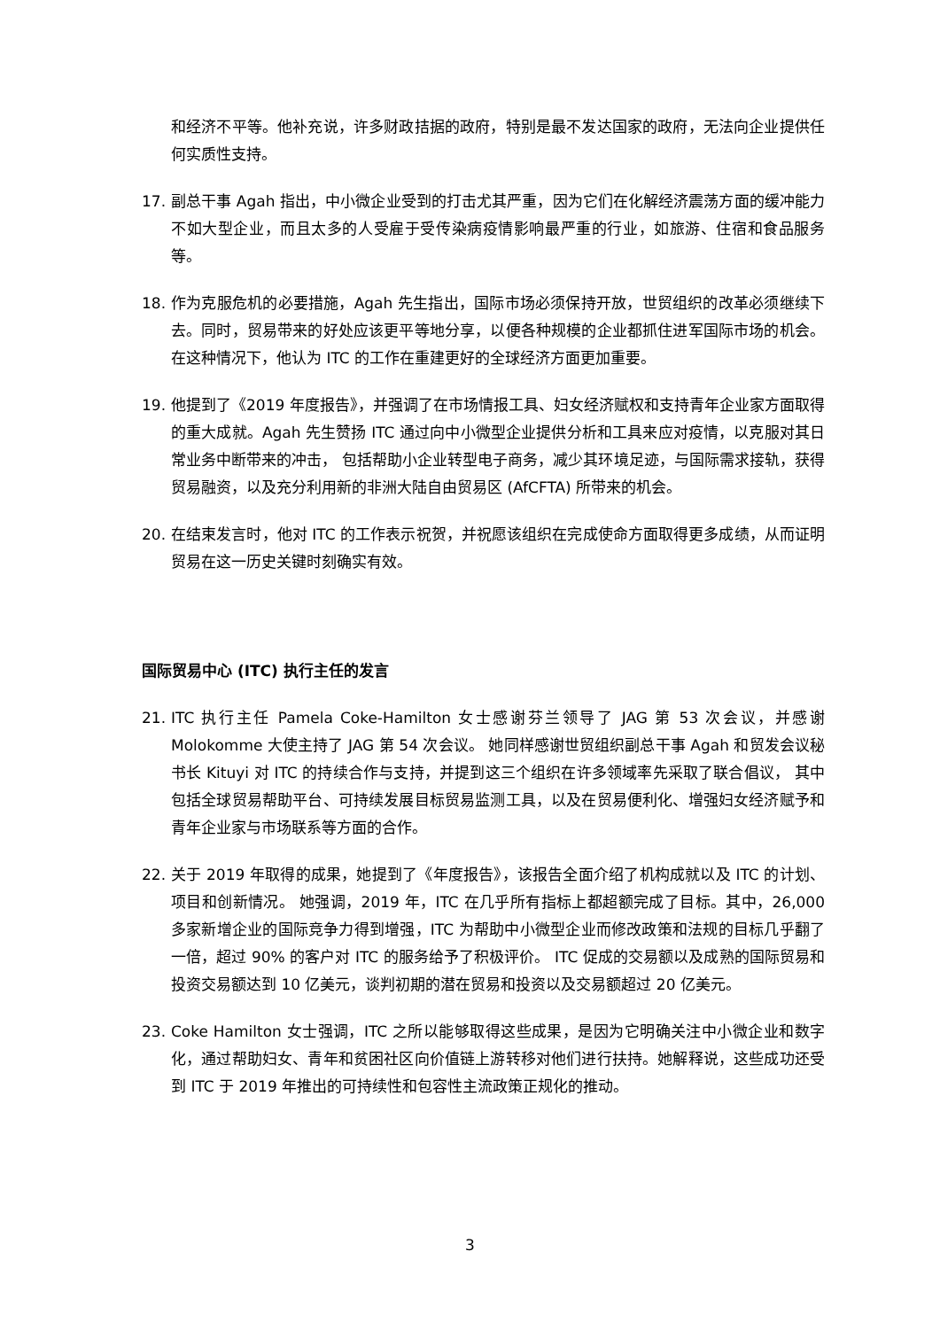和经济不平等。他补充说，许多财政拮据的政府，特别是最不发达国家的政府，无法向企业提供任何实质性支持。
17. 副总干事 Agah 指出，中小微企业受到的打击尤其严重，因为它们在化解经济震荡方面的缓冲能力不如大型企业，而且太多的人受雇于受传染病疫情影响最严重的行业，如旅游、住宿和食品服务等。
18. 作为克服危机的必要措施，Agah 先生指出，国际市场必须保持开放，世贸组织的改革必须继续下去。同时，贸易带来的好处应该更平等地分享，以便各种规模的企业都抓住进军国际市场的机会。在这种情况下，他认为 ITC 的工作在重建更好的全球经济方面更加重要。
19. 他提到了《2019 年度报告》，并强调了在市场情报工具、妇女经济赋权和支持青年企业家方面取得的重大成就。Agah 先生赞扬 ITC 通过向中小微型企业提供分析和工具来应对疫情，以克服对其日常业务中断带来的冲击， 包括帮助小企业转型电子商务，减少其环境足迹，与国际需求接轨，获得贸易融资，以及充分利用新的非洲大陆自由贸易区 (AfCFTA) 所带来的机会。
20. 在结束发言时，他对 ITC 的工作表示祝贺，并祝愿该组织在完成使命方面取得更多成绩，从而证明贸易在这一历史关键时刻确实有效。
国际贸易中心 (ITC) 执行主任的发言
21. ITC 执行主任 Pamela Coke-Hamilton 女士感谢芬兰领导了 JAG 第 53 次会议，并感谢 Molokomme 大使主持了 JAG 第 54 次会议。 她同样感谢世贸组织副总干事 Agah 和贸发会议秘书长 Kituyi 对 ITC 的持续合作与支持，并提到这三个组织在许多领域率先采取了联合倡议， 其中包括全球贸易帮助平台、可持续发展目标贸易监测工具，以及在贸易便利化、增强妇女经济赋予和青年企业家与市场联系等方面的合作。
22. 关于 2019 年取得的成果，她提到了《年度报告》，该报告全面介绍了机构成就以及 ITC 的计划、项目和创新情况。 她强调，2019 年，ITC 在几乎所有指标上都超额完成了目标。其中，26,000 多家新增企业的国际竞争力得到增强，ITC 为帮助中小微型企业而修改政策和法规的目标几乎翻了一倍，超过 90% 的客户对 ITC 的服务给予了积极评价。 ITC 促成的交易额以及成熟的国际贸易和投资交易额达到 10 亿美元，谈判初期的潜在贸易和投资以及交易额超过 20 亿美元。
23. Coke Hamilton 女士强调，ITC 之所以能够取得这些成果，是因为它明确关注中小微企业和数字化，通过帮助妇女、青年和贫困社区向价值链上游转移对他们进行扶持。她解释说，这些成功还受到 ITC 于 2019 年推出的可持续性和包容性主流政策正规化的推动。
3